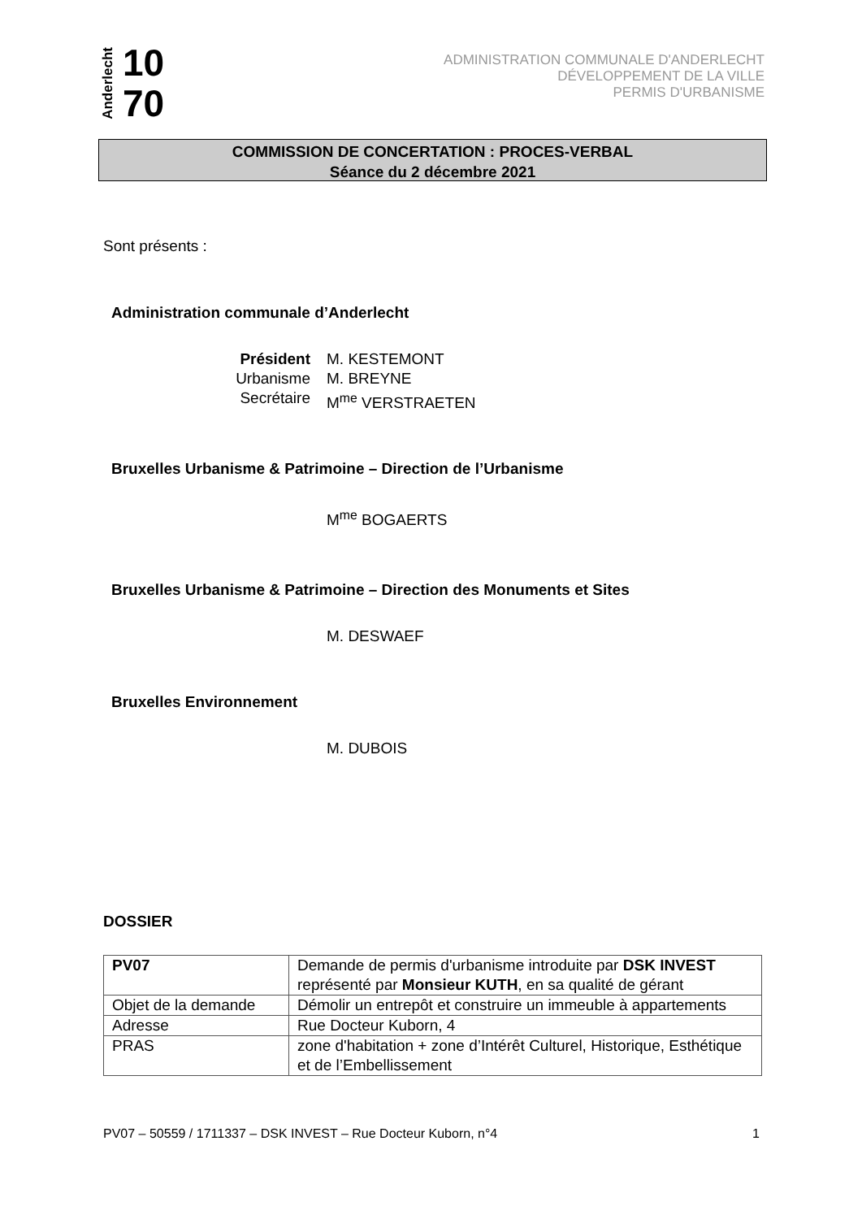Anderlecht 10
70
ADMINISTRATION COMMUNALE D'ANDERLECHT
DÉVELOPPEMENT DE LA VILLE
PERMIS D'URBANISME
COMMISSION DE CONCERTATION : PROCES-VERBAL
Séance du 2 décembre 2021
Sont présents :
Administration communale d’Anderlecht
Président M. KESTEMONT
Urbanisme M. BREYNE
Secrétaire M<sup>me</sup> VERSTRAETEN
Bruxelles Urbanisme & Patrimoine – Direction de l’Urbanisme
M<sup>me</sup> BOGAERTS
Bruxelles Urbanisme & Patrimoine – Direction des Monuments et Sites
M. DESWAEF
Bruxelles Environnement
M. DUBOIS
DOSSIER
| PV07 | Demande de permis d'urbanisme introduite par DSK INVEST représenté par Monsieur KUTH , en sa qualité de gérant |
| Objet de la demande | Démolir un entrepôt et construire un immeuble à appartements |
| Adresse | Rue Docteur Kuborn, 4 |
| PRAS | zone d'habitation + zone d’Intérêt Culturel, Historique, Esthétique et de l’Embellissement |
PV07 – 50559 / 1711337 – DSK INVEST – Rue Docteur Kuborn, n°4 1